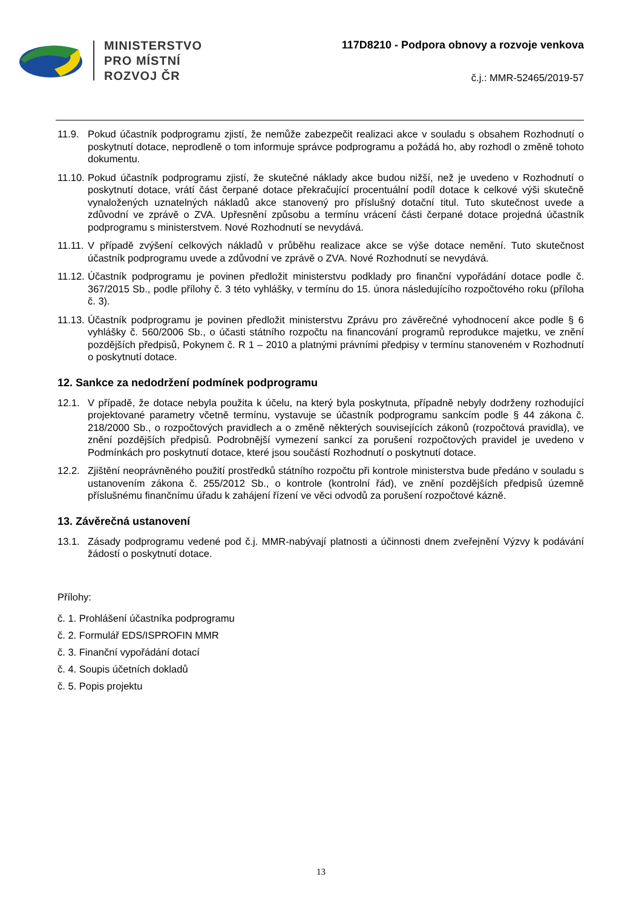MINISTERSTVO
PRO MÍSTNÍ
ROZVOJ ČR
117D8210 - Podpora obnovy a rozvoje venkova
č.j.: MMR-52465/2019-57
11.9. Pokud účastník podprogramu zjistí, že nemůže zabezpečit realizaci akce v souladu s obsahem Rozhodnutí o poskytnutí dotace, neprodleně o tom informuje správce podprogramu a požádá ho, aby rozhodl o změně tohoto dokumentu.
11.10. Pokud účastník podprogramu zjistí, že skutečné náklady akce budou nižší, než je uvedeno v Rozhodnutí o poskytnutí dotace, vrátí část čerpané dotace překračující procentuální podíl dotace k celkové výši skutečně vynaložených uznatelných nákladů akce stanovený pro příslušný dotační titul. Tuto skutečnost uvede a zdůvodní ve zprávě o ZVA. Upřesnění způsobu a termínu vrácení části čerpané dotace projedná účastník podprogramu s ministerstvem. Nové Rozhodnutí se nevydává.
11.11. V případě zvýšení celkových nákladů v průběhu realizace akce se výše dotace nemění. Tuto skutečnost účastník podprogramu uvede a zdůvodní ve zprávě o ZVA. Nové Rozhodnutí se nevydává.
11.12. Účastník podprogramu je povinen předložit ministerstvu podklady pro finanční vypořádání dotace podle č. 367/2015 Sb., podle přílohy č. 3 této vyhlášky, v termínu do 15. února následujícího rozpočtového roku (příloha č. 3).
11.13. Účastník podprogramu je povinen předložit ministerstvu Zprávu pro závěrečné vyhodnocení akce podle § 6 vyhlášky č. 560/2006 Sb., o účasti státního rozpočtu na financování programů reprodukce majetku, ve znění pozdějších předpisů, Pokynem č. R 1 – 2010 a platnými právními předpisy v termínu stanoveném v Rozhodnutí o poskytnutí dotace.
12. Sankce za nedodržení podmínek podprogramu
12.1. V případě, že dotace nebyla použita k účelu, na který byla poskytnuta, případně nebyly dodrženy rozhodující projektované parametry včetně termínu, vystavuje se účastník podprogramu sankcím podle § 44 zákona č. 218/2000 Sb., o rozpočtových pravidlech a o změně některých souvisejících zákonů (rozpočtová pravidla), ve znění pozdějších předpisů. Podrobnější vymezení sankcí za porušení rozpočtových pravidel je uvedeno v Podmínkách pro poskytnutí dotace, které jsou součástí Rozhodnutí o poskytnutí dotace.
12.2. Zjištění neoprávněného použití prostředků státního rozpočtu při kontrole ministerstva bude předáno v souladu s ustanovením zákona č. 255/2012 Sb., o kontrole (kontrolní řád), ve znění pozdějších předpisů územně příslušnému finančnímu úřadu k zahájení řízení ve věci odvodů za porušení rozpočtové kázně.
13. Závěrečná ustanovení
13.1. Zásady podprogramu vedené pod č.j. MMR-nabývají platnosti a účinnosti dnem zveřejnění Výzvy k podávání žádostí o poskytnutí dotace.
Přílohy:
č. 1. Prohlášení účastníka podprogramu
č. 2. Formulář EDS/ISPROFIN MMR
č. 3. Finanční vypořádání dotací
č. 4. Soupis účetních dokladů
č. 5. Popis projektu
13